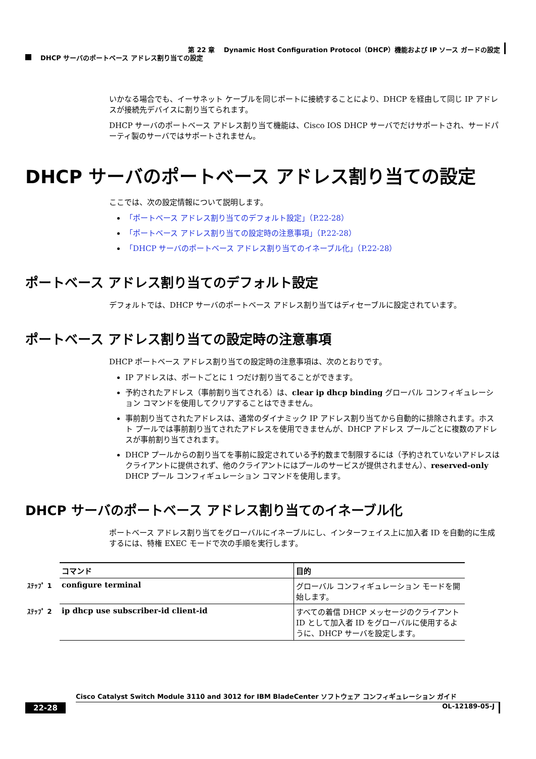第 22 章　 Dynamic Host Configuration Protocol（DHCP）機能および IP ソース ガードの設定
DHCP サーバのポートベース アドレス割り当ての設定
いかなる場合でも、イーサネット ケーブルを同じポートに接続することにより、DHCP を経由して同じ IP アドレスが接続先デバイスに割り当てられます。
DHCP サーバのポートベース アドレス割り当て機能は、Cisco IOS DHCP サーバでだけサポートされ、サードパーティ製のサーバではサポートされません。
DHCP サーバのポートベース アドレス割り当ての設定
ここでは、次の設定情報について説明します。
「ポートベース アドレス割り当てのデフォルト設定」（P.22-28）
「ポートベース アドレス割り当ての設定時の注意事項」（P.22-28）
「DHCP サーバのポートベース アドレス割り当てのイネーブル化」（P.22-28）
ポートベース アドレス割り当てのデフォルト設定
デフォルトでは、DHCP サーバのポートベース アドレス割り当てはディセーブルに設定されています。
ポートベース アドレス割り当ての設定時の注意事項
DHCP ポートベース アドレス割り当ての設定時の注意事項は、次のとおりです。
IP アドレスは、ポートごとに 1 つだけ割り当てることができます。
予約されたアドレス（事前割り当てされる）は、clear ip dhcp binding グローバル コンフィギュレーション コマンドを使用してクリアすることはできません。
事前割り当てされたアドレスは、通常のダイナミック IP アドレス割り当てから自動的に排除されます。ホスト プールでは事前割り当てされたアドレスを使用できませんが、DHCP アドレス プールごとに複数のアドレスが事前割り当てされます。
DHCP プールからの割り当てを事前に設定されている予約数まで制限するには（予約されていないアドレスはクライアントに提供されず、他のクライアントにはプールのサービスが提供されません）、reserved-only DHCP プール コンフィギュレーション コマンドを使用します。
DHCP サーバのポートベース アドレス割り当てのイネーブル化
ポートベース アドレス割り当てをグローバルにイネーブルにし、インターフェイス上に加入者 ID を自動的に生成するには、特権 EXEC モードで次の手順を実行します。
| | コマンド | 目的 |
| ｽﾃｯﾌﾟ 1 | configure terminal | グローバル コンフィギュレーション モードを開始します。 |
| ｽﾃｯﾌﾟ 2 | ip dhcp use subscriber-id client-id | すべての着信 DHCP メッセージのクライアント ID として加入者 ID をグローバルに使用するように、DHCP サーバを設定します。 |
Cisco Catalyst Switch Module 3110 and 3012 for IBM BladeCenter ソフトウェア コンフィギュレーション ガイド
22-28 OL-12189-05-J